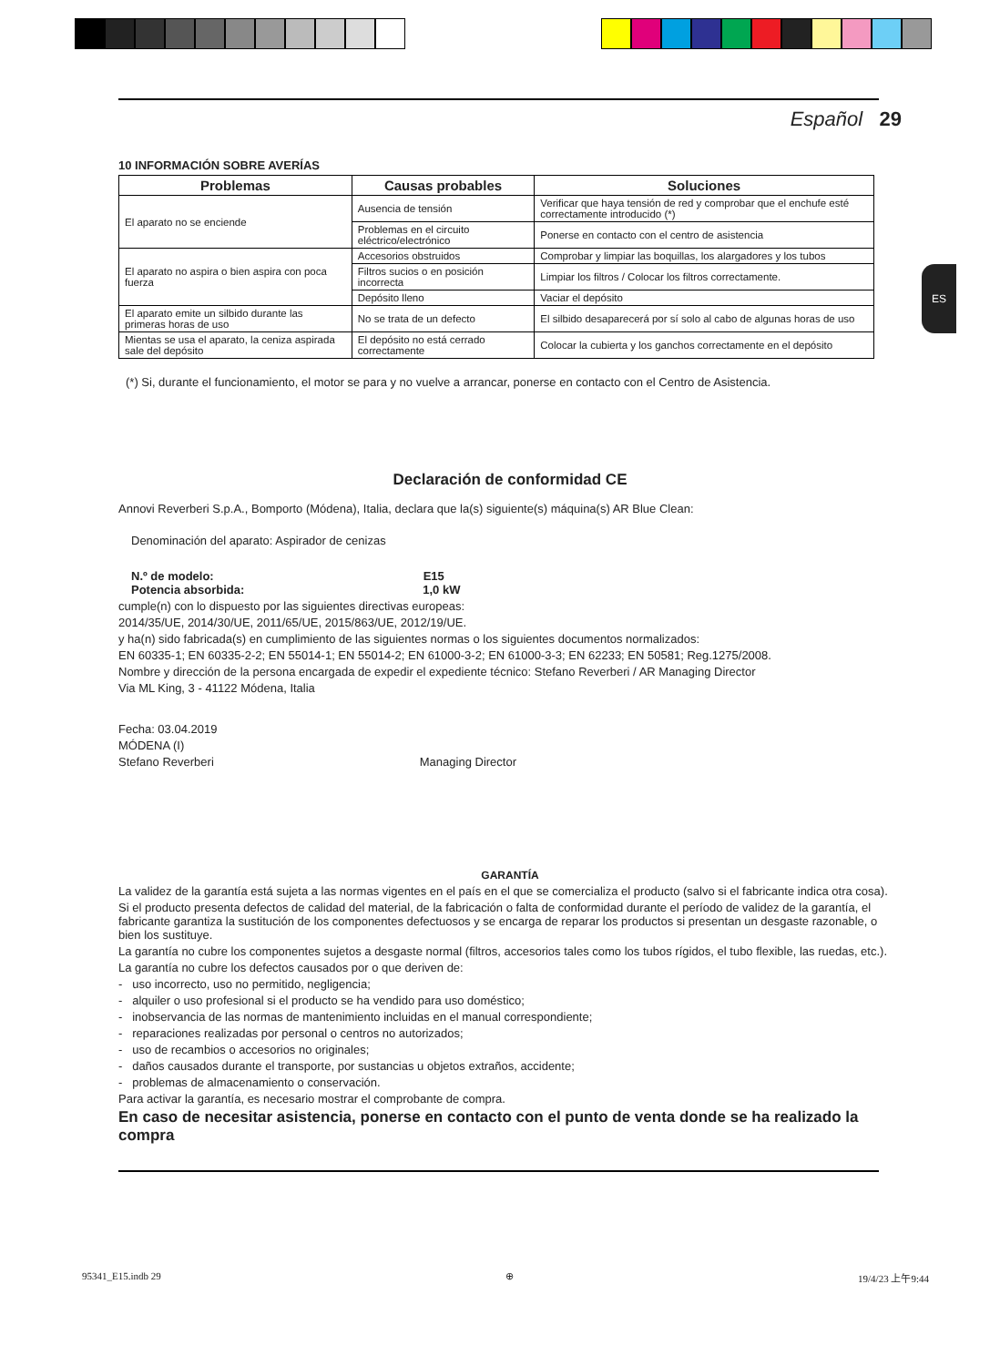ES
Español 29
10 INFORMACIÓN SOBRE AVERÍAS
| Problemas | Causas probables | Soluciones |
| --- | --- | --- |
| El aparato no se enciende | Ausencia de tensión | Verificar que haya tensión de red y comprobar que el enchufe esté correctamente introducido (*) |
| | Problemas en el circuito eléctrico/electrónico | Ponerse en contacto con el centro de asistencia |
| El aparato no aspira o bien aspira con poca fuerza | Accesorios obstruidos | Comprobar y limpiar las boquillas, los alargadores y los tubos |
| | Filtros sucios o en posición incorrecta | Limpiar los filtros / Colocar los filtros correctamente. |
| | Depósito lleno | Vaciar el depósito |
| El aparato emite un silbido durante las primeras horas de uso | No se trata de un defecto | El silbido desaparecerá por sí solo al cabo de algunas horas de uso |
| Mientas se usa el aparato, la ceniza aspirada sale del depósito | El depósito no está cerrado correctamente | Colocar la cubierta y los ganchos correctamente en el depósito |
(*) Si, durante el funcionamiento, el motor se para y no vuelve a arrancar, ponerse en contacto con el Centro de Asistencia.
Declaración de conformidad CE
Annovi Reverberi S.p.A., Bomporto (Módena), Italia, declara que la(s) siguiente(s) máquina(s) AR Blue Clean:
Denominación del aparato: Aspirador de cenizas
N.º de modelo: E15
Potencia absorbida: 1,0 kW
cumple(n) con lo dispuesto por las siguientes directivas europeas:
2014/35/UE, 2014/30/UE, 2011/65/UE, 2015/863/UE, 2012/19/UE.
y ha(n) sido fabricada(s) en cumplimiento de las siguientes normas o los siguientes documentos normalizados:
EN 60335-1; EN 60335-2-2; EN 55014-1; EN 55014-2; EN 61000-3-2; EN 61000-3-3; EN 62233; EN 50581; Reg.1275/2008.
Nombre y dirección de la persona encargada de expedir el expediente técnico: Stefano Reverberi / AR Managing Director
Via ML King, 3 - 41122 Módena, Italia
Fecha: 03.04.2019
MÓDENA (I)
Stefano Reverberi Managing Director
GARANTÍA
La validez de la garantía está sujeta a las normas vigentes en el país en el que se comercializa el producto (salvo si el fabricante indica otra cosa).
Si el producto presenta defectos de calidad del material, de la fabricación o falta de conformidad durante el período de validez de la garantía, el fabricante garantiza la sustitución de los componentes defectuosos y se encarga de reparar los productos si presentan un desgaste razonable, o bien los sustituye.
La garantía no cubre los componentes sujetos a desgaste normal (filtros, accesorios tales como los tubos rígidos, el tubo flexible, las ruedas, etc.).
La garantía no cubre los defectos causados por o que deriven de:
- uso incorrecto, uso no permitido, negligencia;
- alquiler o uso profesional si el producto se ha vendido para uso doméstico;
- inobservancia de las normas de mantenimiento incluidas en el manual correspondiente;
- reparaciones realizadas por personal o centros no autorizados;
- uso de recambios o accesorios no originales;
- daños causados durante el transporte, por sustancias u objetos extraños, accidente;
- problemas de almacenamiento o conservación.
Para activar la garantía, es necesario mostrar el comprobante de compra.
En caso de necesitar asistencia, ponerse en contacto con el punto de venta donde se ha realizado la compra
95341_E15.indb 29 ⊕ 19/4/23 上午9:44